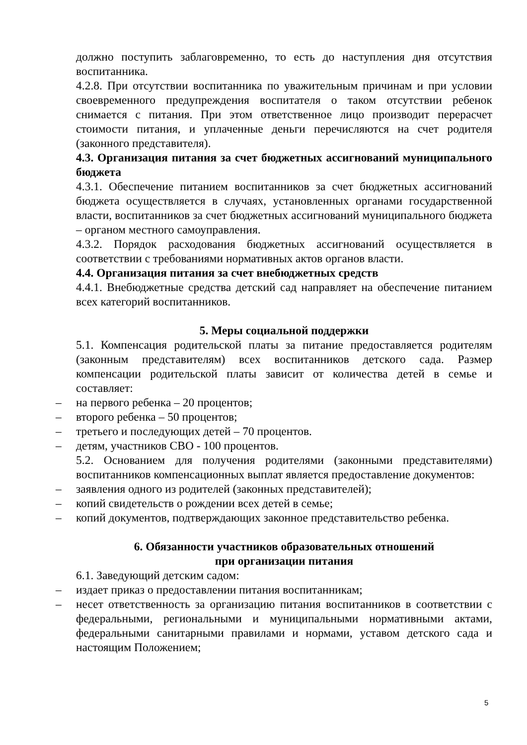должно поступить заблаговременно, то есть до наступления дня отсутствия воспитанника.
4.2.8. При отсутствии воспитанника по уважительным причинам и при условии своевременного предупреждения воспитателя о таком отсутствии ребенок снимается с питания. При этом ответственное лицо производит перерасчет стоимости питания, и уплаченные деньги перечисляются на счет родителя (законного представителя).
4.3. Организация питания за счет бюджетных ассигнований муниципального бюджета
4.3.1. Обеспечение питанием воспитанников за счет бюджетных ассигнований бюджета осуществляется в случаях, установленных органами государственной власти, воспитанников за счет бюджетных ассигнований муниципального бюджета – органом местного самоуправления.
4.3.2. Порядок расходования бюджетных ассигнований осуществляется в соответствии с требованиями нормативных актов органов власти.
4.4. Организация питания за счет внебюджетных средств
4.4.1. Внебюджетные средства детский сад направляет на обеспечение питанием всех категорий воспитанников.
5. Меры социальной поддержки
5.1. Компенсация родительской платы за питание предоставляется родителям (законным представителям) всех воспитанников детского сада. Размер компенсации родительской платы зависит от количества детей в семье и составляет:
– на первого ребенка – 20 процентов;
– второго ребенка – 50 процентов;
– третьего и последующих детей – 70 процентов.
– детям, участников СВО - 100 процентов.
5.2. Основанием для получения родителями (законными представителями) воспитанников компенсационных выплат является предоставление документов:
– заявления одного из родителей (законных представителей);
– копий свидетельств о рождении всех детей в семье;
– копий документов, подтверждающих законное представительство ребенка.
6. Обязанности участников образовательных отношений
при организации питания
6.1. Заведующий детским садом:
– издает приказ о предоставлении питания воспитанникам;
– несет ответственность за организацию питания воспитанников в соответствии с федеральными, региональными и муниципальными нормативными актами, федеральными санитарными правилами и нормами, уставом детского сада и настоящим Положением;
5